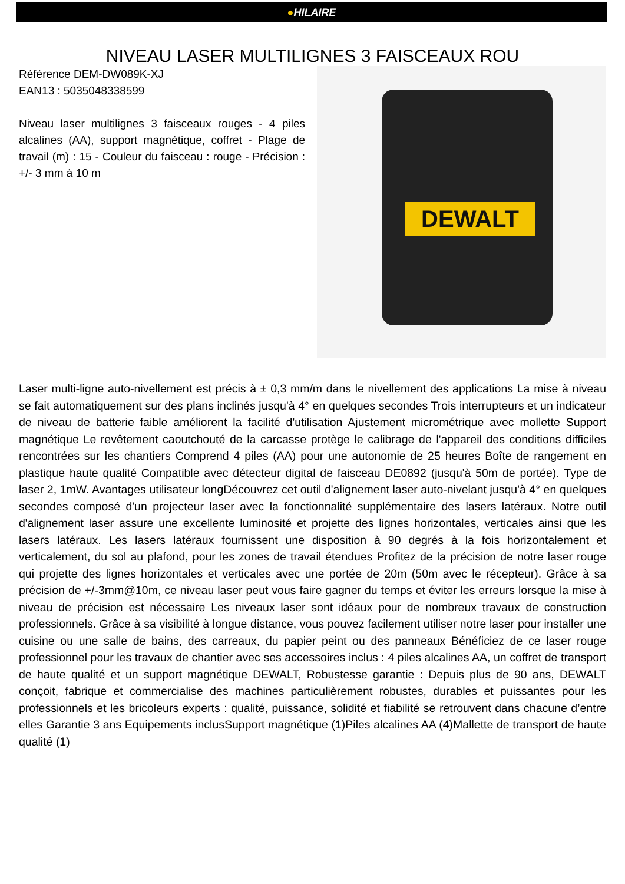●HILAIRE
NIVEAU LASER MULTILIGNES 3 FAISCEAUX ROU
Référence DEM-DW089K-XJ
EAN13 : 5035048338599
Niveau laser multilignes 3 faisceaux rouges - 4 piles alcalines (AA), support magnétique, coffret - Plage de travail (m) : 15 - Couleur du faisceau : rouge - Précision : +/- 3 mm à 10 m
DEWALT
Laser multi-ligne auto-nivellement est précis à ± 0,3 mm/m dans le nivellement des applications La mise à niveau se fait automatiquement sur des plans inclinés jusqu'à 4° en quelques secondes Trois interrupteurs et un indicateur de niveau de batterie faible améliorent la facilité d'utilisation Ajustement micrométrique avec mollette Support magnétique Le revêtement caoutchouté de la carcasse protège le calibrage de l'appareil des conditions difficiles rencontrées sur les chantiers Comprend 4 piles (AA) pour une autonomie de 25 heures Boîte de rangement en plastique haute qualité Compatible avec détecteur digital de faisceau DE0892 (jusqu'à 50m de portée). Type de laser 2, 1mW. Avantages utilisateur longDécouvrez cet outil d'alignement laser auto-nivelant jusqu'à 4° en quelques secondes composé d'un projecteur laser avec la fonctionnalité supplémentaire des lasers latéraux. Notre outil d'alignement laser assure une excellente luminosité et projette des lignes horizontales, verticales ainsi que les lasers latéraux. Les lasers latéraux fournissent une disposition à 90 degrés à la fois horizontalement et verticalement, du sol au plafond, pour les zones de travail étendues Profitez de la précision de notre laser rouge qui projette des lignes horizontales et verticales avec une portée de 20m (50m avec le récepteur). Grâce à sa précision de +/-3mm@10m, ce niveau laser peut vous faire gagner du temps et éviter les erreurs lorsque la mise à niveau de précision est nécessaire Les niveaux laser sont idéaux pour de nombreux travaux de construction professionnels. Grâce à sa visibilité à longue distance, vous pouvez facilement utiliser notre laser pour installer une cuisine ou une salle de bains, des carreaux, du papier peint ou des panneaux Bénéficiez de ce laser rouge professionnel pour les travaux de chantier avec ses accessoires inclus : 4 piles alcalines AA, un coffret de transport de haute qualité et un support magnétique DEWALT, Robustesse garantie : Depuis plus de 90 ans, DEWALT conçoit, fabrique et commercialise des machines particulièrement robustes, durables et puissantes pour les professionnels et les bricoleurs experts : qualité, puissance, solidité et fiabilité se retrouvent dans chacune d’entre elles Garantie 3 ans Equipements inclusSupport magnétique (1)Piles alcalines AA (4)Mallette de transport de haute qualité (1)